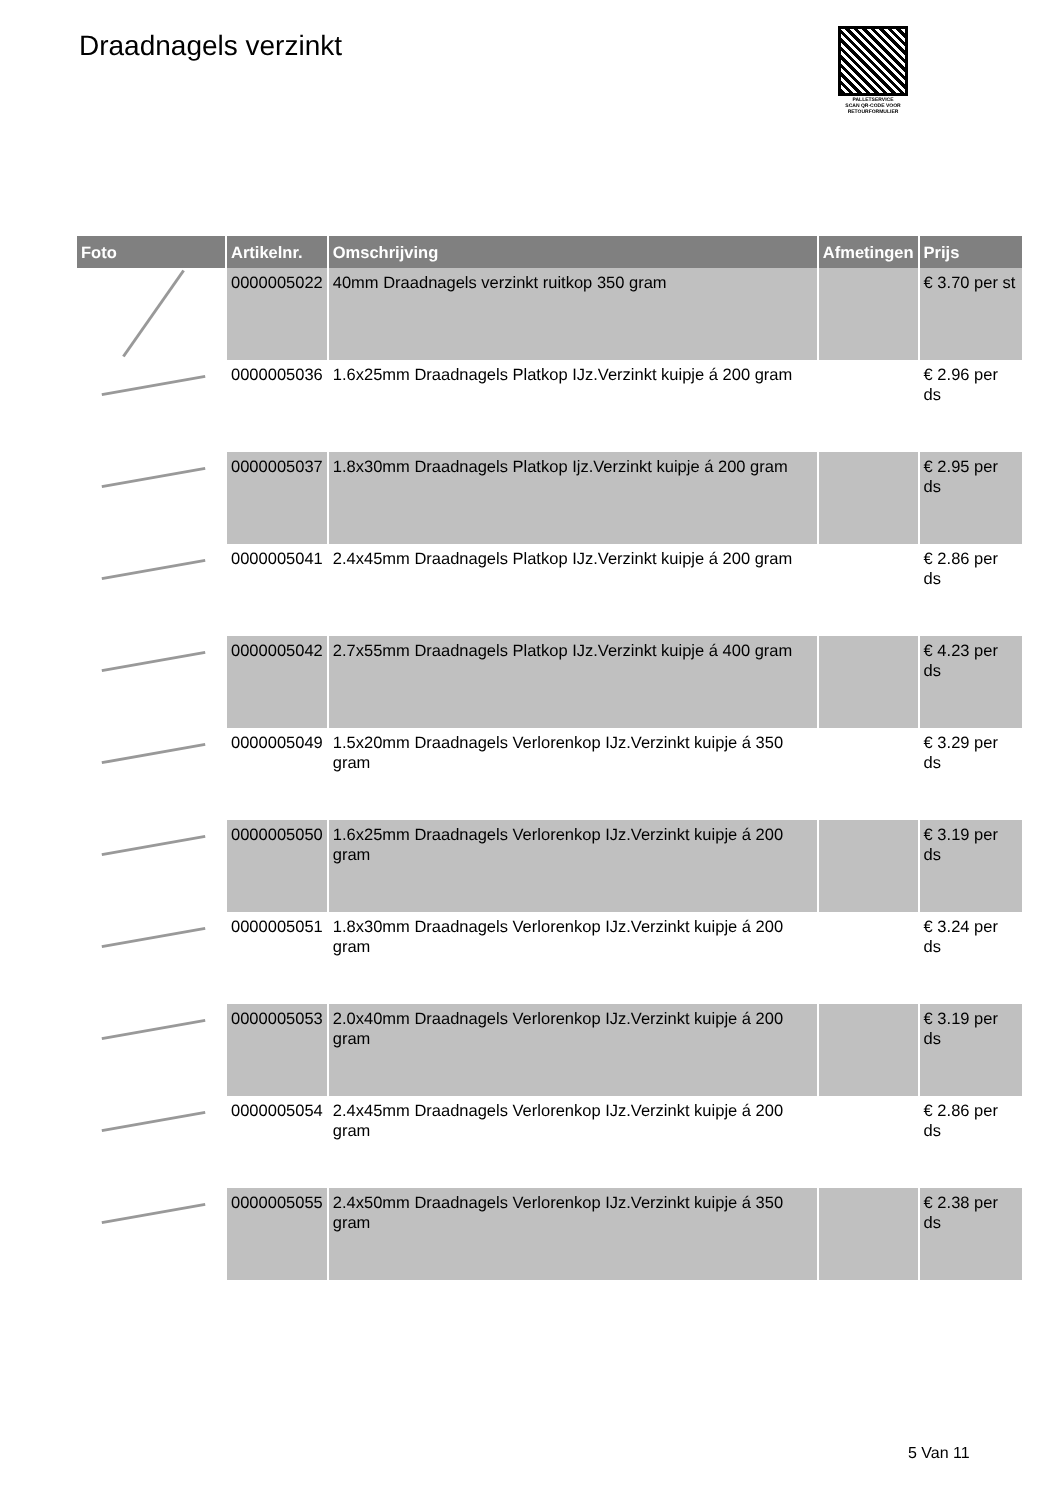Draadnagels verzinkt
PALLETSERVICE
SCAN QR-CODE VOOR
RETOURFORMULIER
| Foto | Artikelnr. | Omschrijving | Afmetingen | Prijs |
| --- | --- | --- | --- | --- |
| | 0000005022 | 40mm Draadnagels verzinkt ruitkop 350 gram | | € 3.70 per st |
| | 0000005036 | 1.6x25mm Draadnagels Platkop IJz.Verzinkt kuipje á 200 gram | | € 2.96 per ds |
| | 0000005037 | 1.8x30mm Draadnagels Platkop Ijz.Verzinkt kuipje á 200 gram | | € 2.95 per ds |
| | 0000005041 | 2.4x45mm Draadnagels Platkop IJz.Verzinkt kuipje á 200 gram | | € 2.86 per ds |
| | 0000005042 | 2.7x55mm Draadnagels Platkop IJz.Verzinkt kuipje á 400 gram | | € 4.23 per ds |
| | 0000005049 | 1.5x20mm Draadnagels Verlorenkop IJz.Verzinkt kuipje á 350 gram | | € 3.29 per ds |
| | 0000005050 | 1.6x25mm Draadnagels Verlorenkop IJz.Verzinkt kuipje á 200 gram | | € 3.19 per ds |
| | 0000005051 | 1.8x30mm Draadnagels Verlorenkop IJz.Verzinkt kuipje á 200 gram | | € 3.24 per ds |
| | 0000005053 | 2.0x40mm Draadnagels Verlorenkop IJz.Verzinkt kuipje á 200 gram | | € 3.19 per ds |
| | 0000005054 | 2.4x45mm Draadnagels Verlorenkop IJz.Verzinkt kuipje á 200 gram | | € 2.86 per ds |
| | 0000005055 | 2.4x50mm Draadnagels Verlorenkop IJz.Verzinkt kuipje á 350 gram | | € 2.38 per ds |
5 Van 11